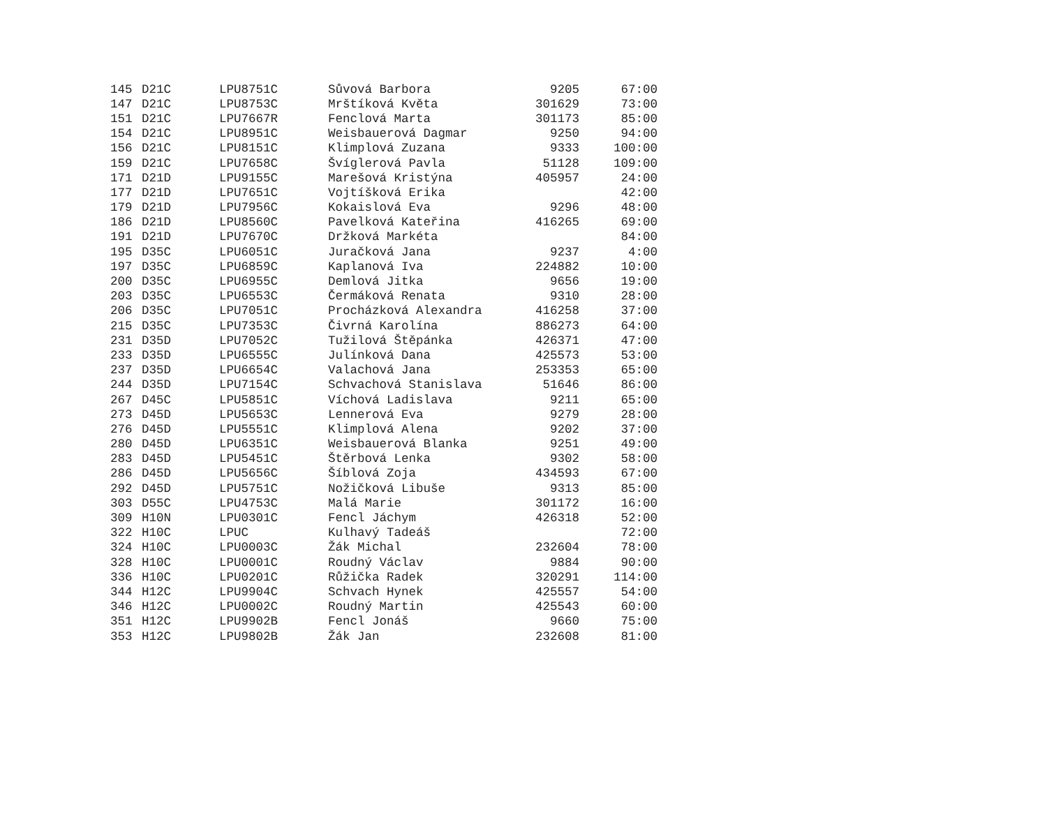| 145 | D21C | LPU8751C | Sůvová Barbora | 9205 | 67:00 |
| 147 | D21C | LPU8753C | Mrštíková Květa | 301629 | 73:00 |
| 151 | D21C | LPU7667R | Fenclová Marta | 301173 | 85:00 |
| 154 | D21C | LPU8951C | Weisbauerová Dagmar | 9250 | 94:00 |
| 156 | D21C | LPU8151C | Klimplová Zuzana | 9333 | 100:00 |
| 159 | D21C | LPU7658C | Švíglerová Pavla | 51128 | 109:00 |
| 171 | D21D | LPU9155C | Marešová Kristýna | 405957 | 24:00 |
| 177 | D21D | LPU7651C | Vojtíšková Erika | | 42:00 |
| 179 | D21D | LPU7956C | Kokaislová Eva | 9296 | 48:00 |
| 186 | D21D | LPU8560C | Pavelková Kateřina | 416265 | 69:00 |
| 191 | D21D | LPU7670C | Držková Markéta | | 84:00 |
| 195 | D35C | LPU6051C | Juračková Jana | 9237 | 4:00 |
| 197 | D35C | LPU6859C | Kaplanová Iva | 224882 | 10:00 |
| 200 | D35C | LPU6955C | Demlová Jitka | 9656 | 19:00 |
| 203 | D35C | LPU6553C | Čermáková Renata | 9310 | 28:00 |
| 206 | D35C | LPU7051C | Procházková Alexandra | 416258 | 37:00 |
| 215 | D35C | LPU7353C | Čivrná Karolína | 886273 | 64:00 |
| 231 | D35D | LPU7052C | Tužilová Štěpánka | 426371 | 47:00 |
| 233 | D35D | LPU6555C | Julínková Dana | 425573 | 53:00 |
| 237 | D35D | LPU6654C | Valachová Jana | 253353 | 65:00 |
| 244 | D35D | LPU7154C | Schvachová Stanislava | 51646 | 86:00 |
| 267 | D45C | LPU5851C | Víchová Ladislava | 9211 | 65:00 |
| 273 | D45D | LPU5653C | Lennerová Eva | 9279 | 28:00 |
| 276 | D45D | LPU5551C | Klimplová Alena | 9202 | 37:00 |
| 280 | D45D | LPU6351C | Weisbauerová Blanka | 9251 | 49:00 |
| 283 | D45D | LPU5451C | Štěrbová Lenka | 9302 | 58:00 |
| 286 | D45D | LPU5656C | Šíblová Zoja | 434593 | 67:00 |
| 292 | D45D | LPU5751C | Nožičková Libuše | 9313 | 85:00 |
| 303 | D55C | LPU4753C | Malá Marie | 301172 | 16:00 |
| 309 | H10N | LPU0301C | Fencl Jáchym | 426318 | 52:00 |
| 322 | H10C | LPUC | Kulhavý Tadeáš | | 72:00 |
| 324 | H10C | LPU0003C | Žák Michal | 232604 | 78:00 |
| 328 | H10C | LPU0001C | Roudný Václav | 9884 | 90:00 |
| 336 | H10C | LPU0201C | Růžička Radek | 320291 | 114:00 |
| 344 | H12C | LPU9904C | Schvach Hynek | 425557 | 54:00 |
| 346 | H12C | LPU0002C | Roudný Martin | 425543 | 60:00 |
| 351 | H12C | LPU9902B | Fencl Jonáš | 9660 | 75:00 |
| 353 | H12C | LPU9802B | Žák Jan | 232608 | 81:00 |